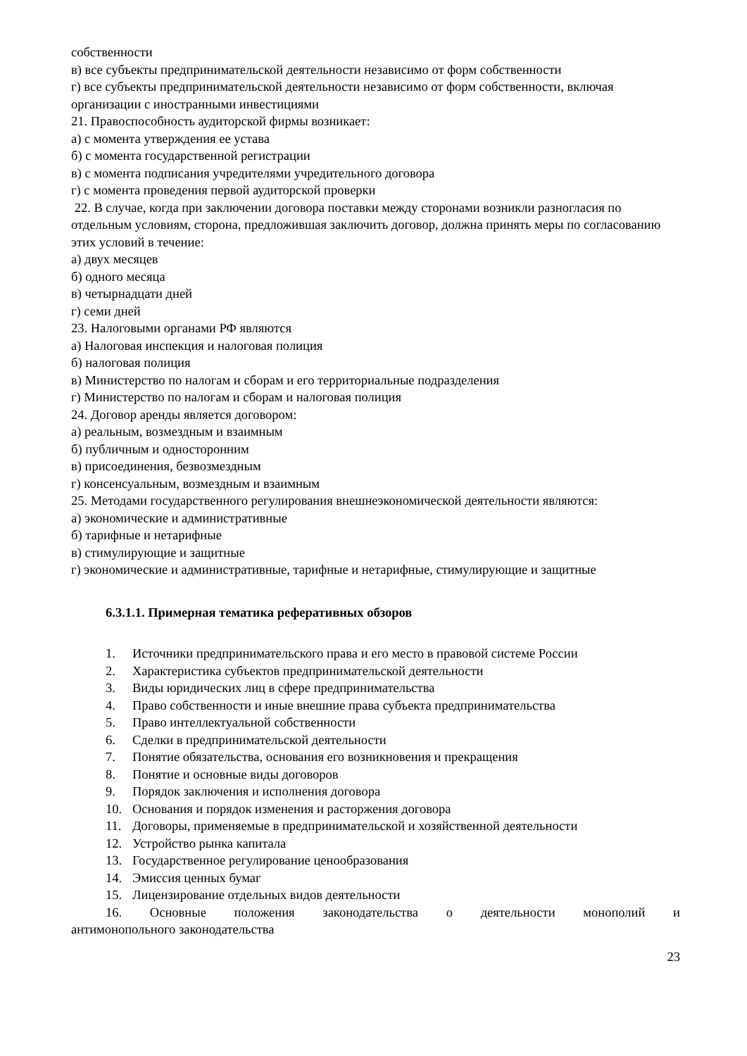собственности
в) все субъекты предпринимательской деятельности независимо от форм собственности
г) все субъекты предпринимательской деятельности независимо от форм собственности, включая организации с иностранными инвестициями
21. Правоспособность аудиторской фирмы возникает:
а) с момента утверждения ее устава
б) с момента государственной регистрации
в) с момента подписания учредителями учредительного договора
г) с момента проведения первой аудиторской проверки
22. В случае, когда при заключении договора поставки между сторонами возникли разногласия по отдельным условиям, сторона, предложившая заключить договор, должна принять меры по согласованию этих условий в течение:
а) двух месяцев
б) одного месяца
в) четырнадцати дней
г) семи дней
23. Налоговыми органами РФ являются
а) Налоговая инспекция и налоговая полиция
б) налоговая полиция
в) Министерство по налогам и сборам и его территориальные подразделения
г) Министерство по налогам и сборам и налоговая полиция
24. Договор аренды является договором:
а) реальным, возмездным и взаимным
б) публичным и односторонним
в) присоединения, безвозмездным
г) консенсуальным, возмездным и взаимным
25. Методами государственного регулирования внешнеэкономической деятельности являются:
а) экономические и административные
б) тарифные и нетарифные
в) стимулирующие и защитные
г) экономические и административные, тарифные и нетарифные, стимулирующие и защитные
6.3.1.1. Примерная тематика реферативных обзоров
1. Источники предпринимательского права и его место в правовой системе России
2. Характеристика субъектов предпринимательской деятельности
3. Виды юридических лиц в сфере предпринимательства
4. Право собственности и иные внешние права субъекта предпринимательства
5. Право интеллектуальной собственности
6. Сделки в предпринимательской деятельности
7. Понятие обязательства, основания его возникновения и прекращения
8. Понятие и основные виды договоров
9. Порядок заключения и исполнения договора
10. Основания и порядок изменения и расторжения договора
11. Договоры, применяемые в предпринимательской и хозяйственной деятельности
12. Устройство рынка капитала
13. Государственное регулирование ценообразования
14. Эмиссия ценных бумаг
15. Лицензирование отдельных видов деятельности
16. Основные положения законодательства о деятельности монополий и
антимонопольного законодательства
23